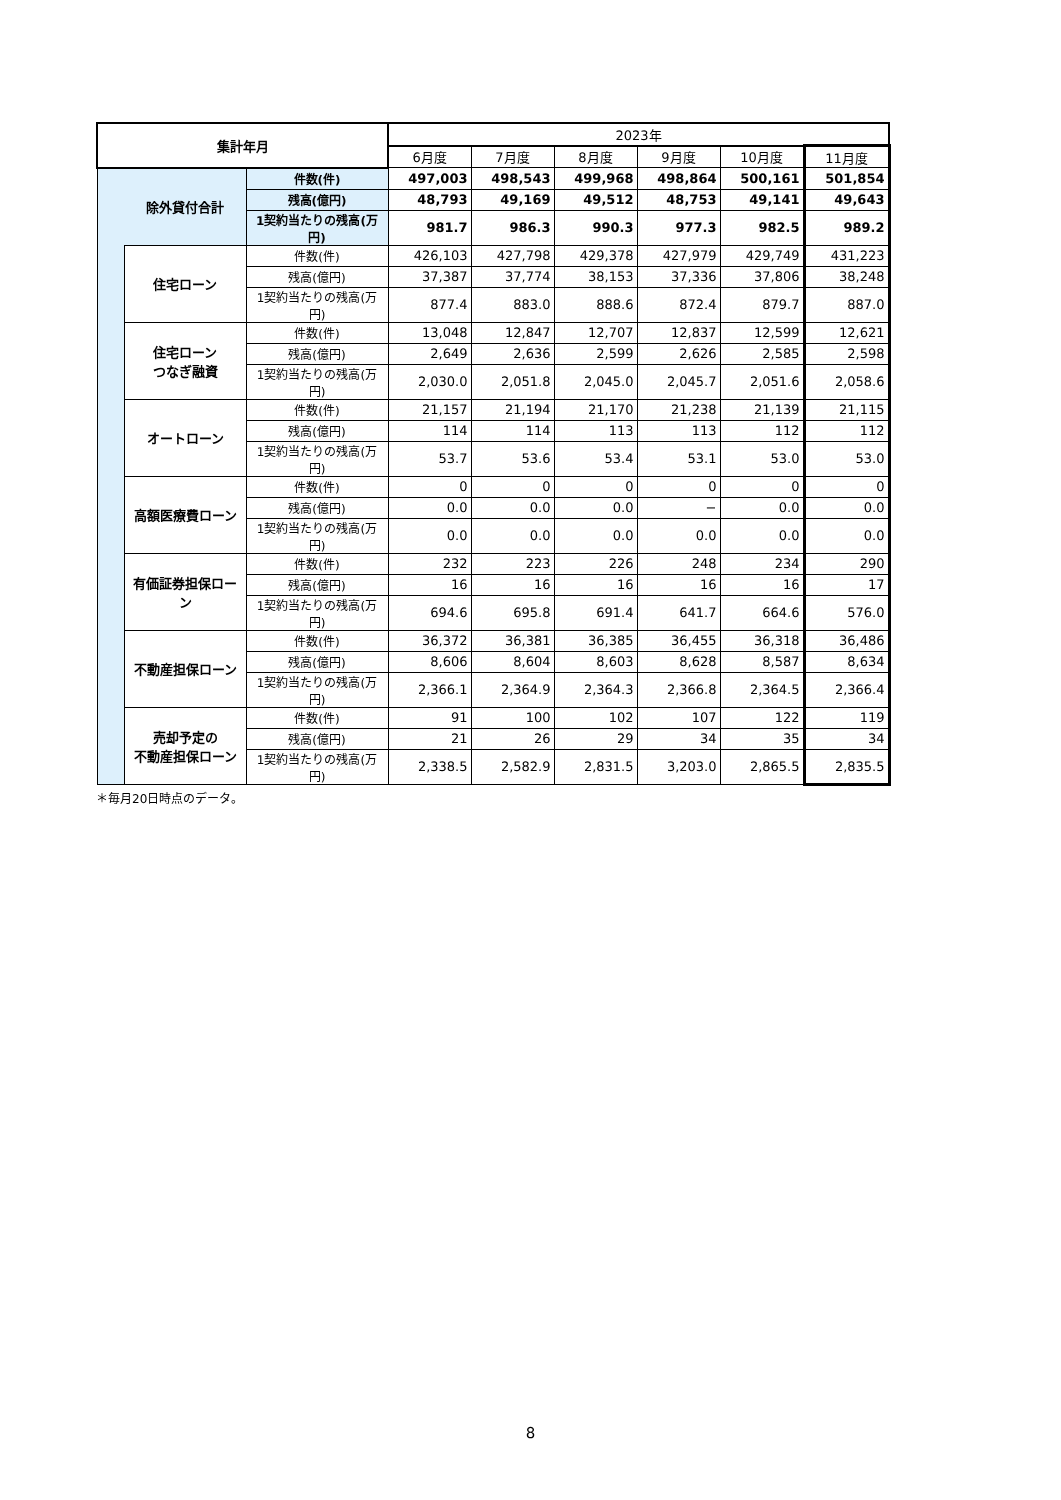| 集計年月 | | | 2023年 | | | | | |
| --- | --- | --- | --- | --- | --- | --- | --- | --- |
| | | | 6月度 | 7月度 | 8月度 | 9月度 | 10月度 | 11月度 |
| | 除外貸付合計 | 件数(件) | 497,003 | 498,543 | 499,968 | 498,864 | 500,161 | 501,854 |
| | | 残高(億円) | 48,793 | 49,169 | 49,512 | 48,753 | 49,141 | 49,643 |
| | | 1契約当たりの残高(万円) | 981.7 | 986.3 | 990.3 | 977.3 | 982.5 | 989.2 |
| | 住宅ローン | 件数(件) | 426,103 | 427,798 | 429,378 | 427,979 | 429,749 | 431,223 |
| | | 残高(億円) | 37,387 | 37,774 | 38,153 | 37,336 | 37,806 | 38,248 |
| | | 1契約当たりの残高(万円) | 877.4 | 883.0 | 888.6 | 872.4 | 879.7 | 887.0 |
| | 住宅ローン つなぎ融資 | 件数(件) | 13,048 | 12,847 | 12,707 | 12,837 | 12,599 | 12,621 |
| | | 残高(億円) | 2,649 | 2,636 | 2,599 | 2,626 | 2,585 | 2,598 |
| | | 1契約当たりの残高(万円) | 2,030.0 | 2,051.8 | 2,045.0 | 2,045.7 | 2,051.6 | 2,058.6 |
| | オートローン | 件数(件) | 21,157 | 21,194 | 21,170 | 21,238 | 21,139 | 21,115 |
| | | 残高(億円) | 114 | 114 | 113 | 113 | 112 | 112 |
| | | 1契約当たりの残高(万円) | 53.7 | 53.6 | 53.4 | 53.1 | 53.0 | 53.0 |
| | 高額医療費ローン | 件数(件) | 0 | 0 | 0 | 0 | 0 | 0 |
| | | 残高(億円) | 0.0 | 0.0 | 0.0 | − | 0.0 | 0.0 |
| | | 1契約当たりの残高(万円) | 0.0 | 0.0 | 0.0 | 0.0 | 0.0 | 0.0 |
| | 有価証券担保ローン | 件数(件) | 232 | 223 | 226 | 248 | 234 | 290 |
| | | 残高(億円) | 16 | 16 | 16 | 16 | 16 | 17 |
| | | 1契約当たりの残高(万円) | 694.6 | 695.8 | 691.4 | 641.7 | 664.6 | 576.0 |
| | 不動産担保ローン | 件数(件) | 36,372 | 36,381 | 36,385 | 36,455 | 36,318 | 36,486 |
| | | 残高(億円) | 8,606 | 8,604 | 8,603 | 8,628 | 8,587 | 8,634 |
| | | 1契約当たりの残高(万円) | 2,366.1 | 2,364.9 | 2,364.3 | 2,366.8 | 2,364.5 | 2,366.4 |
| | 売却予定の 不動産担保ローン | 件数(件) | 91 | 100 | 102 | 107 | 122 | 119 |
| | | 残高(億円) | 21 | 26 | 29 | 34 | 35 | 34 |
| | | 1契約当たりの残高(万円) | 2,338.5 | 2,582.9 | 2,831.5 | 3,203.0 | 2,865.5 | 2,835.5 |
＊毎月20日時点のデータ。
8